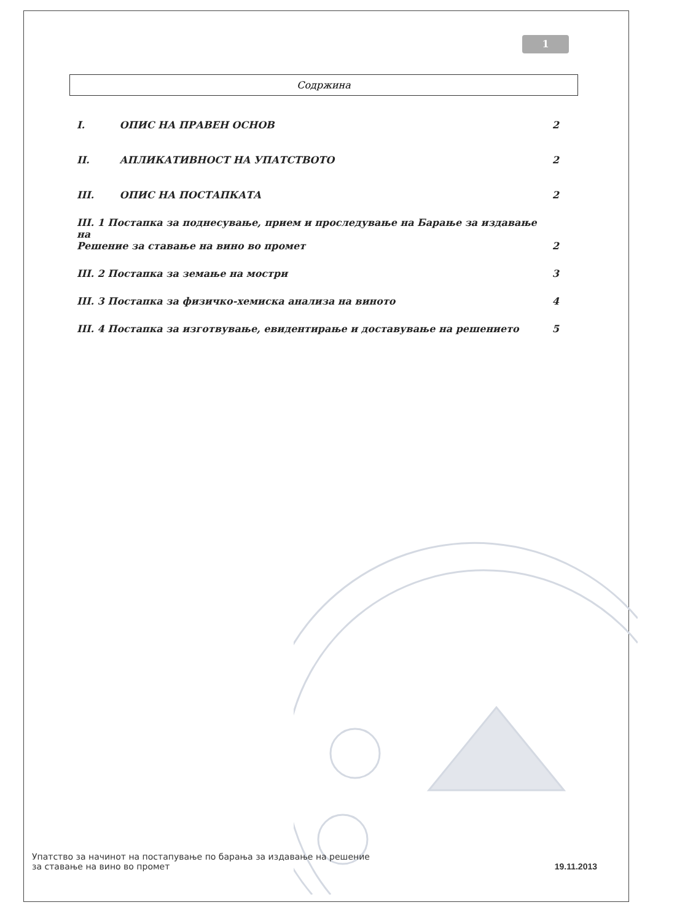1
Содржина
I. ОПИС НА ПРАВЕН ОСНОВ 2
II. АПЛИКАТИВНОСТ НА УПАТСТВОТО 2
III. ОПИС НА ПОСТАПКАТА 2
III. 1 Постапка за поднесување, прием и проследување на Барање за издавање на
Решение за ставање на вино во промет 2
III. 2 Постапка за земање на мостри 3
III. 3 Постапка за физичко-хемиска анализа на виното 4
III. 4 Постапка за изготвување, евидентирање и доставување на решението 5
Упатство за начинот на постапување по барања за издавање на решение
за ставање на вино во промет 19.11.2013